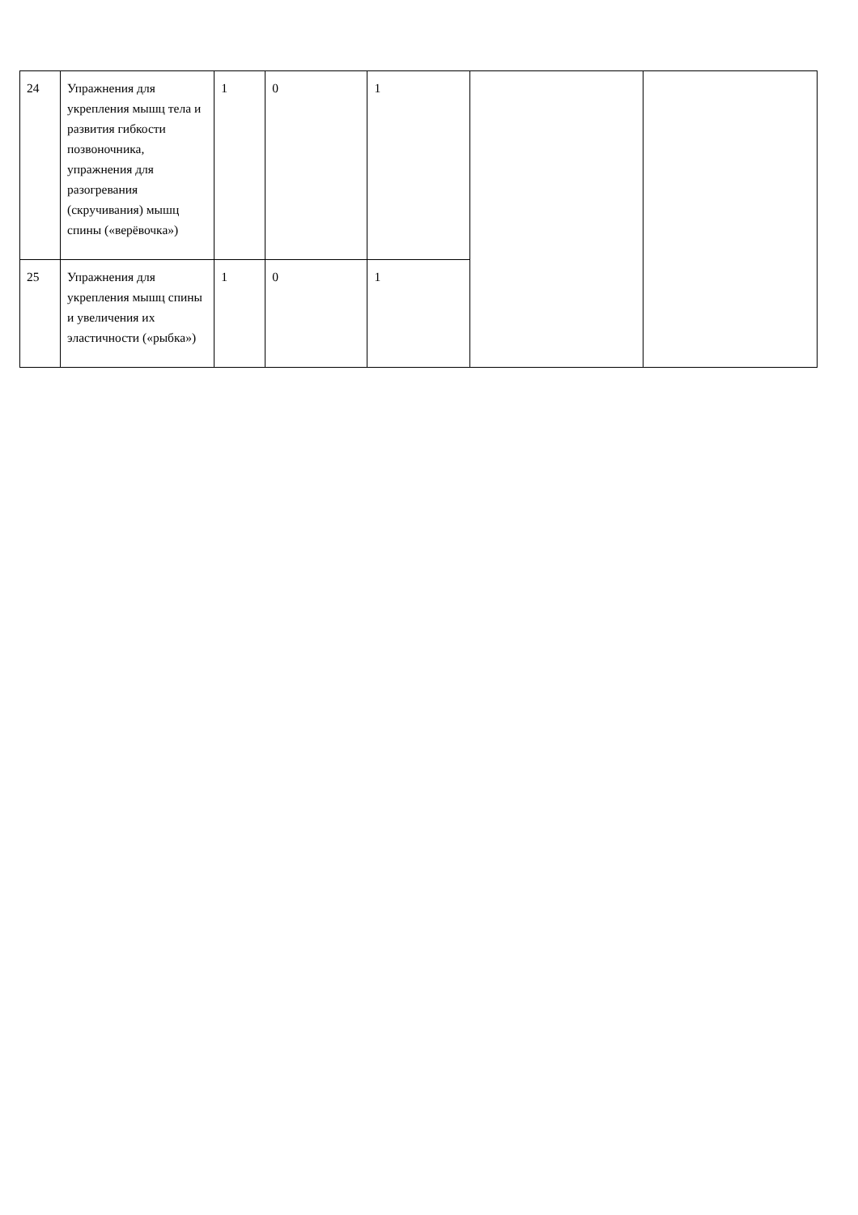| 24 | Упражнения для укрепления мышц тела и развития гибкости позвоночника, упражнения для разогревания (скручивания) мышц спины («верёвочка») | 1 | 0 | 1 | | |
| 25 | Упражнения для укрепления мышц спины и увеличения их эластичности («рыбка») | 1 | 0 | 1 | | |